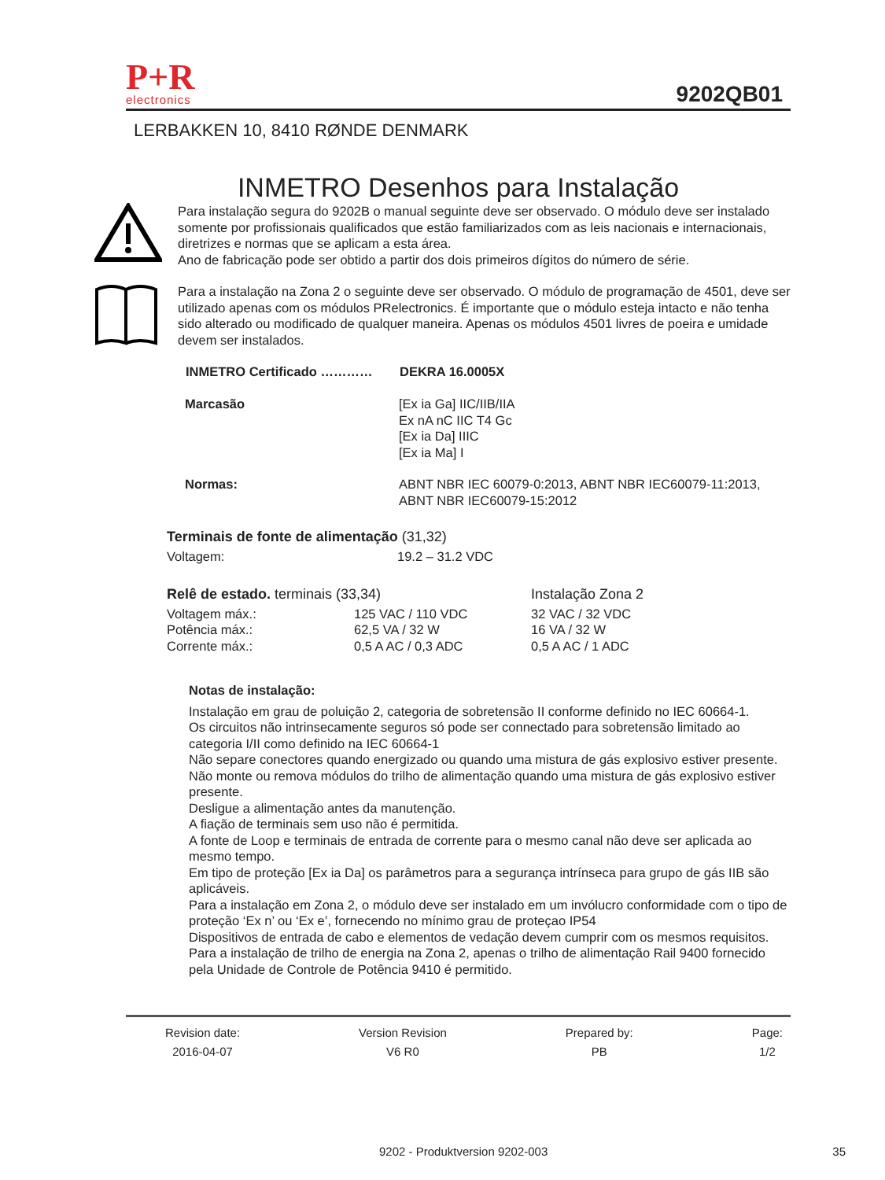P+R
electronics
9202QB01
LERBAKKEN 10, 8410 RØNDE DENMARK
INMETRO Desenhos para Instalação
Para instalação segura do 9202B o manual seguinte deve ser observado. O módulo deve ser instalado somente por profissionais qualificados que estão familiarizados com as leis nacionais e internacionais, diretrizes e normas que se aplicam a esta área.
Ano de fabricação pode ser obtido a partir dos dois primeiros dígitos do número de série.
Para a instalação na Zona 2 o seguinte deve ser observado. O módulo de programação de 4501, deve ser utilizado apenas com os módulos PRelectronics. É importante que o módulo esteja intacto e não tenha sido alterado ou modificado de qualquer maneira. Apenas os módulos 4501 livres de poeira e umidade devem ser instalados.
| INMETRO Certificado ………… | DEKRA 16.0005X |
| --- | --- |
| Marcasão | [Ex ia Ga] IIC/IIB/IIA Ex nA nC IIC T4 Gc [Ex ia Da] IIIC [Ex ia Ma] I |
| Normas: | ABNT NBR IEC 60079-0:2013, ABNT NBR IEC60079-11:2013, ABNT NBR IEC60079-15:2012 |
| Terminais de fonte de alimentação (31,32) | |
| Voltagem: | 19.2 – 31.2 VDC |
| Relê de estado. terminais (33,34) | | Instalação Zona 2 |
| Voltagem máx.: | 125 VAC / 110 VDC | 32 VAC / 32 VDC |
| Potência máx.: | 62,5 VA / 32 W | 16 VA / 32 W |
| Corrente máx.: | 0,5 A AC / 0,3 ADC | 0,5 A AC / 1 ADC |
Notas de instalação:
Instalação em grau de poluição 2, categoria de sobretensão II conforme definido no IEC 60664-1.
Os circuitos não intrinsecamente seguros só pode ser connectado para sobretensão limitado ao categoria I/II como definido na IEC 60664-1
Não separe conectores quando energizado ou quando uma mistura de gás explosivo estiver presente.
Não monte ou remova módulos do trilho de alimentação quando uma mistura de gás explosivo estiver presente.
Desligue a alimentação antes da manutenção.
A fiação de terminais sem uso não é permitida.
A fonte de Loop e terminais de entrada de corrente para o mesmo canal não deve ser aplicada ao mesmo tempo.
Em tipo de proteção [Ex ia Da] os parâmetros para a segurança intrínseca para grupo de gás IIB são aplicáveis.
Para a instalação em Zona 2, o módulo deve ser instalado em um invólucro conformidade com o tipo de proteção ‘Ex n’ ou ‘Ex e’, fornecendo no mínimo grau de proteçao IP54
Dispositivos de entrada de cabo e elementos de vedação devem cumprir com os mesmos requisitos.
Para a instalação de trilho de energia na Zona 2, apenas o trilho de alimentação Rail 9400 fornecido pela Unidade de Controle de Potência 9410 é permitido.
Revision date:
2016-04-07
Version Revision
V6 R0
Prepared by:
PB
Page:
1/2
9202 - Produktversion 9202-003 35